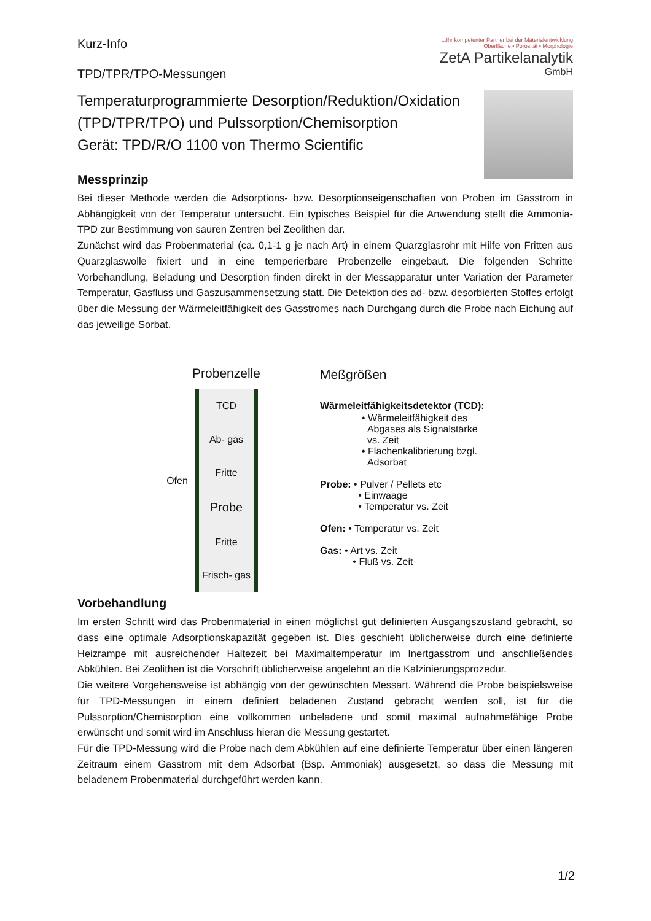Kurz-Info
TPD/TPR/TPO-Messungen
...Ihr kompetenter Partner bei der Materialentwicklung
Oberfläche • Porosität • Morphologie
ZetA Partikelanalytik
GmbH
Temperaturprogrammierte Desorption/Reduktion/Oxidation
(TPD/TPR/TPO) und Pulssorption/Chemisorption
Gerät: TPD/R/O 1100 von Thermo Scientific
Messprinzip
Bei dieser Methode werden die Adsorptions- bzw. Desorptionseigenschaften von Proben im Gasstrom in Abhängigkeit von der Temperatur untersucht. Ein typisches Beispiel für die Anwendung stellt die Ammonia-TPD zur Bestimmung von sauren Zentren bei Zeolithen dar.
Zunächst wird das Probenmaterial (ca. 0,1-1 g je nach Art) in einem Quarzglasrohr mit Hilfe von Fritten aus Quarzglaswolle fixiert und in eine temperierbare Probenzelle eingebaut. Die folgenden Schritte Vorbehandlung, Beladung und Desorption finden direkt in der Messapparatur unter Variation der Parameter Temperatur, Gasfluss und Gaszusammensetzung statt. Die Detektion des ad- bzw. desorbierten Stoffes erfolgt über die Messung der Wärmeleitfähigkeit des Gasstromes nach Durchgang durch die Probe nach Eichung auf das jeweilige Sorbat.
Probenzelle
TCD
Ab- gas
Fritte
Probe
Fritte
Frisch- gas
Ofen
Meßgrößen
Wärmeleitfähigkeitsdetektor (TCD):
• Wärmeleitfähigkeit des
Abgases als Signalstärke
vs. Zeit
• Flächenkalibrierung bzgl.
Adsorbat
Probe: • Pulver / Pellets etc
• Einwaage
• Temperatur vs. Zeit
Ofen: • Temperatur vs. Zeit
Gas: • Art vs. Zeit
• Fluß vs. Zeit
Vorbehandlung
Im ersten Schritt wird das Probenmaterial in einen möglichst gut definierten Ausgangszustand gebracht, so dass eine optimale Adsorptionskapazität gegeben ist. Dies geschieht üblicherweise durch eine definierte Heizrampe mit ausreichender Haltezeit bei Maximaltemperatur im Inertgasstrom und anschließendes Abkühlen. Bei Zeolithen ist die Vorschrift üblicherweise angelehnt an die Kalzinierungsprozedur.
Die weitere Vorgehensweise ist abhängig von der gewünschten Messart. Während die Probe beispielsweise für TPD-Messungen in einem definiert beladenen Zustand gebracht werden soll, ist für die Pulssorption/Chemisorption eine vollkommen unbeladene und somit maximal aufnahmefähige Probe erwünscht und somit wird im Anschluss hieran die Messung gestartet.
Für die TPD-Messung wird die Probe nach dem Abkühlen auf eine definierte Temperatur über einen längeren Zeitraum einem Gasstrom mit dem Adsorbat (Bsp. Ammoniak) ausgesetzt, so dass die Messung mit beladenem Probenmaterial durchgeführt werden kann.
1/2